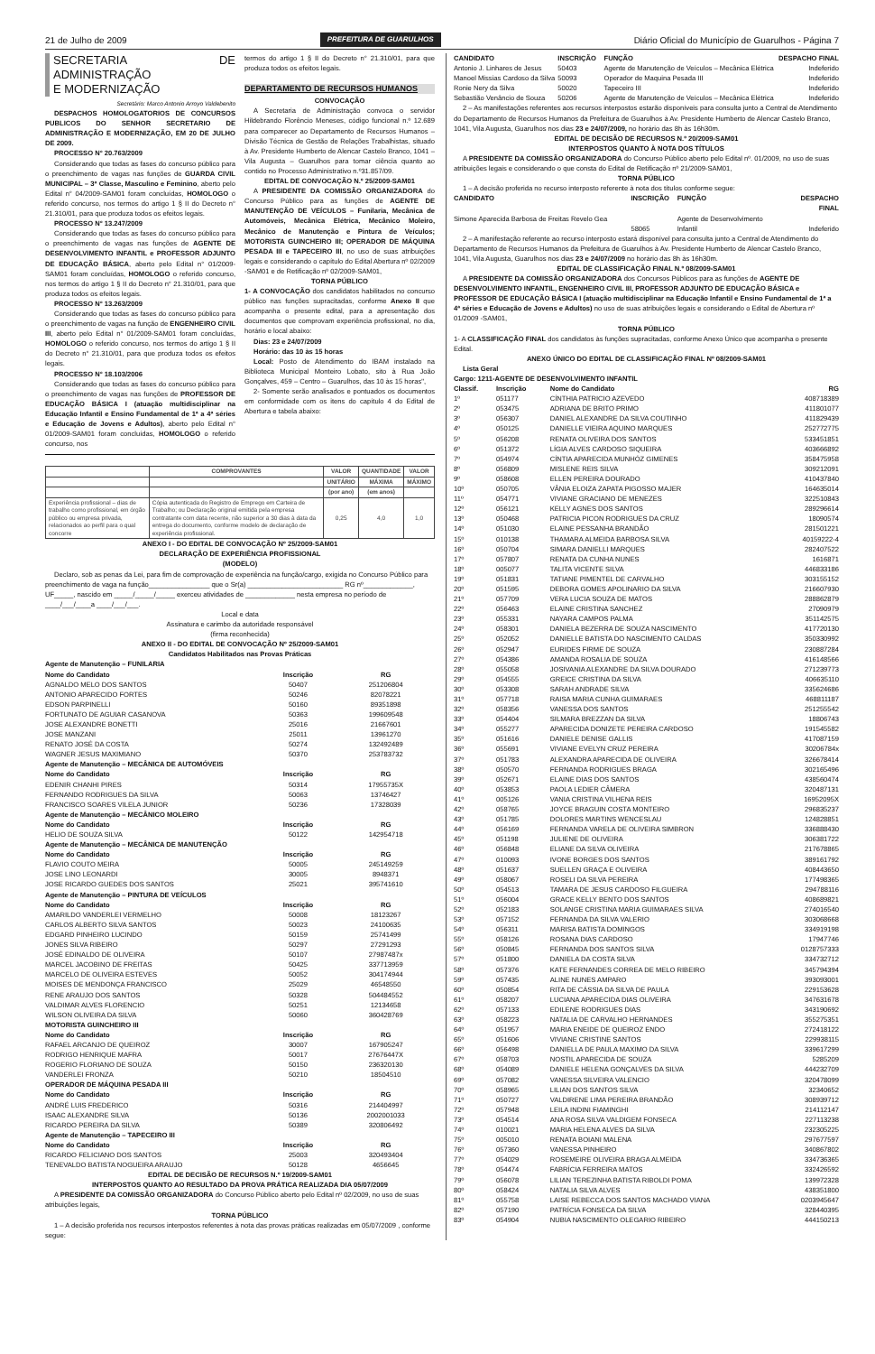21 de Julho de 2009 PREFEITURA DE GUARULHOS Diário Oficial do Município de Guarulhos - Página 7
SECRETARIA DE ADMINISTRAÇÃO
E MODERNIZAÇÃO
Secretário: Marco Antonio Arroyo Valdebenito
DESPACHOS HOMOLOGATORIOS DE CONCURSOS PUBLICOS DO SENHOR SECRETARIO DE ADMINISTRAÇÃO E MODERNIZAÇÃO, EM 20 DE JULHO DE 2009.
PROCESSO N° 20.763/2009
Considerando que todas as fases do concurso público para o preenchimento de vagas nas funções de GUARDA CIVIL MUNICIPAL – 3ª Classe, Masculino e Feminino, aberto pelo Edital n° 04/2009-SAM01 foram concluídas, HOMOLOGO o referido concurso, nos termos do artigo 1 § II do Decreto n° 21.310/01, para que produza todos os efeitos legais.
PROCESSO N° 13.247/2009
Considerando que todas as fases do concurso público para o preenchimento de vagas nas funções de AGENTE DE DESENVOLVIMENTO INFANTIL e PROFESSOR ADJUNTO DE EDUCAÇÃO BÁSICA, aberto pelo Edital n° 01/2009-SAM01 foram concluídas, HOMOLOGO o referido concurso, nos termos do artigo 1 § II do Decreto n° 21.310/01, para que produza todos os efeitos legais.
PROCESSO N° 13.263/2009
Considerando que todas as fases do concurso público para o preenchimento de vagas na função de ENGENHEIRO CIVIL III, aberto pelo Edital n° 01/2009-SAM01 foram concluídas, HOMOLOGO o referido concurso, nos termos do artigo 1 § II do Decreto n° 21.310/01, para que produza todos os efeitos legais.
PROCESSO N° 18.103/2006
Considerando que todas as fases do concurso público para o preenchimento de vagas nas funções de PROFESSOR DE EDUCAÇÃO BÁSICA I (atuação multidisciplinar na Educação Infantil e Ensino Fundamental de 1ª a 4ª séries e Educação de Jovens e Adultos), aberto pelo Edital n° 01/2009-SAM01 foram concluídas, HOMOLOGO o referido concurso, nos
termos do artigo 1 § II do Decreto n° 21.310/01, para que produza todos os efeitos legais.
DEPARTAMENTO DE RECURSOS HUMANOS
CONVOCAÇÃO
A Secretaria de Administração convoca o servidor Hildebrando Florêncio Meneses, código funcional n.º 12.689 para comparecer ao Departamento de Recursos Humanos – Divisão Técnica de Gestão de Relações Trabalhistas, situado à Av. Presidente Humberto de Alencar Castelo Branco, 1041 – Vila Augusta – Guarulhos para tomar ciência quanto ao contido no Processo Administrativo n.º31.857/09.
EDITAL DE CONVOCAÇÃO N.º 25/2009-SAM01
A PRESIDENTE DA COMISSÃO ORGANIZADORA do Concurso Público para as funções de AGENTE DE MANUTENÇÃO DE VEÍCULOS – Funilaria, Mecânica de Automóveis, Mecânica Elétrica, Mecânico Moleiro, Mecânico de Manutenção e Pintura de Veículos; MOTORISTA GUINCHEIRO III; OPERADOR DE MÁQUINA PESADA III e TAPECEIRO III, no uso de suas atribuições legais e considerando o capítulo do Edital Abertura nº 02/2009 -SAM01 e de Retificação nº 02/2009-SAM01,
TORNA PÚBLICO
1- A CONVOCAÇÃO dos candidatos habilitados no concurso público nas funções supracitadas, conforme Anexo II que acompanha o presente edital, para a apresentação dos documentos que comprovam experiência profissional, no dia, horário e local abaixo:
Dias: 23 e 24/07/2009
Horário: das 10 às 15 horas
Local: Posto de Atendimento do IBAM instalado na Biblioteca Municipal Monteiro Lobato, sito à Rua João Gonçalves, 459 – Centro – Guarulhos, das 10 às 15 horas",
2- Somente serão analisados e pontuados os documentos em conformidade com os itens do capítulo 4 do Edital de Abertura e tabela abaixo:
| | COMPROVANTES | VALOR | QUANTIDADE | VALOR |
| --- | --- | --- | --- | --- |
| | | UNITÁRIO | MÁXIMA | MÁXIMO |
| | | (por ano) | (em anos) | |
| Experiência profissional – dias de trabalho como profissional, em órgão público ou empresa privada, relacionados ao perfil para o qual concorre | Cópia autenticada do Registro de Emprego em Carteira de Trabalho; ou Declaração original emitida pela empresa contratante com data recente, não superior a 30 dias à data da entrega do documento, conforme modelo de declaração de experiência profissional. | 0,25 | 4,0 | 1,0 |
ANEXO I - DO EDITAL DE CONVOCAÇÃO Nº 25/2009-SAM01
DECLARAÇÃO DE EXPERIÊNCIA PROFISSIONAL
(MODELO)
Declaro, sob as penas da Lei, para fim de comprovação de experiência na função/cargo, exigida no Concurso Público para preenchimento de vaga na função________________ que o Sr(a) _________________________ RG nº_____________, UF_____, nascido em _____/_____/_____ exerceu atividades de _____________ nesta empresa no período de ____/___/____a ____/___/___.
Local e data
Assinatura e carimbo da autoridade responsável
(firma reconhecida)
ANEXO II - DO EDITAL DE CONVOCAÇÃO Nº 25/2009-SAM01
Candidatos Habilitados nas Provas Práticas
| Agente de Manutenção – FUNILARIA | | |
| --- | --- | --- |
| Nome do Candidato | Inscrição | RG |
| AGNALDO MELO DOS SANTOS | 50407 | 251206804 |
| ANTONIO APARECIDO FORTES | 50246 | 82078221 |
| EDSON PARPINELLI | 50160 | 89351898 |
| FORTUNATO DE AGUIAR CASANOVA | 50363 | 199609548 |
| JOSE ALEXANDRE BONETTI | 25016 | 21667601 |
| JOSE MANZANI | 25011 | 13961270 |
| RENATO JOSÉ DA COSTA | 50274 | 132492489 |
| WAGNER JESUS MAXIMIANO | 50370 | 253783732 |
| Agente de Manutenção – MECÂNICA DE AUTOMÓVEIS | | |
| Nome do Candidato | Inscrição | RG |
| EDENIR CHANHI PIRES | 50314 | 17955735X |
| FERNANDO RODRIGUES DA SILVA | 50063 | 13746427 |
| FRANCISCO SOARES VILELA JUNIOR | 50236 | 17328039 |
| Agente de Manutenção – MECÂNICO MOLEIRO | | |
| Nome do Candidato | Inscrição | RG |
| HELIO DE SOUZA SILVA | 50122 | 142954718 |
| Agente de Manutenção – MECÂNICA DE MANUTENÇÃO | | |
| Nome do Candidato | Inscrição | RG |
| FLAVIO COUTO MEIRA | 50005 | 245149259 |
| JOSE LINO LEONARDI | 30005 | 8948371 |
| JOSE RICARDO GUEDES DOS SANTOS | 25021 | 395741610 |
| Agente de Manutenção – PINTURA DE VEÍCULOS | | |
| Nome do Candidato | Inscrição | RG |
| AMARILDO VANDERLEI VERMELHO | 50008 | 18123267 |
| CARLOS ALBERTO SILVA SANTOS | 50023 | 24100635 |
| EDGARD PINHEIRO LUCINDO | 50159 | 25741499 |
| JONES SILVA RIBEIRO | 50297 | 27291293 |
| JOSÉ EDINALDO DE OLIVEIRA | 50107 | 27987487x |
| MARCEL JACOBINO DE FREITAS | 50425 | 337713959 |
| MARCELO DE OLIVEIRA ESTEVES | 50052 | 304174944 |
| MOISES DE MENDONÇA FRANCISCO | 25029 | 46548550 |
| RENE ARAUJO DOS SANTOS | 50328 | 504484552 |
| VALDIMAR ALVES FLORENCIO | 50251 | 12134658 |
| WILSON OLIVEIRA DA SILVA | 50060 | 360428769 |
| MOTORISTA GUINCHEIRO III | | |
| Nome do Candidato | Inscrição | RG |
| RAFAEL ARCANJO DE QUEIROZ | 30007 | 167905247 |
| RODRIGO HENRIQUE MAFRA | 50017 | 27676447X |
| ROGERIO FLORIANO DE SOUZA | 50150 | 236320130 |
| VANDERLEI FRONZA | 50210 | 18504510 |
| OPERADOR DE MÁQUINA PESADA III | | |
| Nome do Candidato | Inscrição | RG |
| ANDRÉ LUIS FREDERICO | 50316 | 214404997 |
| ISAAC ALEXANDRE SILVA | 50136 | 2002001033 |
| RICARDO PEREIRA DA SILVA | 50389 | 320806492 |
| Agente de Manutenção – TAPECEIRO III | | |
| Nome do Candidato | Inscrição | RG |
| RICARDO FELICIANO DOS SANTOS | 25003 | 320493404 |
| TENEVALDO BATISTA NOGUEIRA ARAUJO | 50128 | 4656645 |
EDITAL DE DECISÃO DE RECURSOS N.º 19/2009-SAM01
INTERPOSTOS QUANTO AO RESULTADO DA PROVA PRÁTICA REALIZADA DIA 05/07/2009
A PRESIDENTE DA COMISSÃO ORGANIZADORA do Concurso Público aberto pelo Edital nº 02/2009, no uso de suas atribuições legais,
TORNA PÚBLICO
1 – A decisão proferida nos recursos interpostos referentes à nota das provas práticas realizadas em 05/07/2009 , conforme segue:
| CANDIDATO | INSCRIÇÃO | FUNÇÃO | DESPACHO FINAL |
| --- | --- | --- | --- |
| Antonio J. Linhares de Jesus | 50403 | Agente de Manutenção de Veículos – Mecânica Elétrica | Indeferido |
| Manoel Missias Cardoso da Silva | 50093 | Operador de Maquina Pesada III | Indeferido |
| Ronie Nery da Silva | 50020 | Tapeceiro III | Indeferido |
| Sebastião Venâncio de Souza | 50206 | Agente de Manutenção de Veículos – Mecânica Elétrica | Indeferido |
2 – As manifestações referentes aos recursos interpostos estarão disponíveis para consulta junto a Central de Atendimento do Departamento de Recursos Humanos da Prefeitura de Guarulhos à Av. Presidente Humberto de Alencar Castelo Branco, 1041, Vila Augusta, Guarulhos nos dias 23 e 24/07/2009, no horário das 8h às 16h30m.
EDITAL DE DECISÃO DE RECURSOS N.º 20/2009-SAM01
INTERPOSTOS QUANTO À NOTA DOS TÍTULOS
A PRESIDENTE DA COMISSÃO ORGANIZADORA do Concurso Público aberto pelo Edital nº. 01/2009, no uso de suas atribuições legais e considerando o que consta do Edital de Retificação nº 21/2009-SAM01,
TORNA PÚBLICO
1 – A decisão proferida no recurso interposto referente à nota dos títulos conforme segue:
| CANDIDATO | INSCRIÇÃO | FUNÇÃO | DESPACHO FINAL |
| --- | --- | --- | --- |
| Simone Aparecida Barbosa de Freitas Revelo Gea | 58065 | Agente de Desenvolvimento Infantil | Indeferido |
2 – A manifestação referente ao recurso interposto estará disponível para consulta junto a Central de Atendimento do Departamento de Recursos Humanos da Prefeitura de Guarulhos à Av. Presidente Humberto de Alencar Castelo Branco, 1041, Vila Augusta, Guarulhos nos dias 23 e 24/07/2009 no horário das 8h às 16h30m.
EDITAL DE CLASSIFICAÇÃO FINAL N.º 08/2009-SAM01
A PRESIDENTE DA COMISSÃO ORGANIZADORA dos Concursos Públicos para as funções de AGENTE DE DESENVOLVIMENTO INFANTIL, ENGENHEIRO CIVIL III, PROFESSOR ADJUNTO DE EDUCAÇÃO BÁSICA e PROFESSOR DE EDUCAÇÃO BÁSICA I (atuação multidisciplinar na Educação Infantil e Ensino Fundamental de 1ª a 4ª séries e Educação de Jovens e Adultos) no uso de suas atribuições legais e considerando o Edital de Abertura nº 01/2009 -SAM01,
TORNA PÚBLICO
1- A CLASSIFICAÇÃO FINAL dos candidatos às funções supracitadas, conforme Anexo Único que acompanha o presente Edital.
ANEXO ÚNICO DO EDITAL DE CLASSIFICAÇÃO FINAL Nº 08/2009-SAM01
Lista Geral
Cargo: 1211-AGENTE DE DESENVOLVIMENTO INFANTIL
| Classif. | Inscrição | Nome do Candidato | RG |
| --- | --- | --- | --- |
| 1º | 051177 | CÍNTHIA PATRICIO AZEVEDO | 408718389 |
| 2º | 053475 | ADRIANA DE BRITO PRIMO | 411801077 |
| 3º | 056307 | DANIEL ALEXANDRE DA SILVA COUTINHO | 411829439 |
| 4º | 050125 | DANIELLE VIEIRA AQUINO MARQUES | 252772775 |
| 5º | 056208 | RENATA OLIVEIRA DOS SANTOS | 533451851 |
| 6º | 051372 | LÍGIA ALVES CARDOSO SIQUEIRA | 403666892 |
| 7º | 054974 | CÍNTIA APARECIDA MUNHÓZ GIMENES | 358475958 |
| 8º | 056809 | MISLENE REIS SILVA | 309212091 |
| 9º | 058608 | ELLEN PEREIRA DOURADO | 410437840 |
| 10º | 050705 | VÂNIA ELOIZA ZAPATA PIGOSSO MAJER | 164635014 |
| 11º | 054771 | VIVIANE GRACIANO DE MENEZES | 322510843 |
| 12º | 056121 | KELLY AGNES DOS SANTOS | 289296614 |
| 13º | 050468 | PATRICIA PICON RODRIGUES DA CRUZ | 18090574 |
| 14º | 051030 | ELAINE PESSANHA BRANDÃO | 281501221 |
| 15º | 010138 | THAMARA ALMEIDA BARBOSA SILVA | 40159222-4 |
| 16º | 050704 | SIMARA DANIELLI MARQUES | 282407522 |
| 17º | 057807 | RENATA DA CUNHA NUNES | 1616871 |
| 18º | 005077 | TALITA VICENTE SILVA | 446833186 |
| 19º | 051831 | TATIANE PIMENTEL DE CARVALHO | 303155152 |
| 20º | 051595 | DEBORA GOMES APOLINARIO DA SILVA | 216607930 |
| 21º | 057709 | VERA LUCIA SOUZA DE MATOS | 288862879 |
| 22º | 056463 | ELAINE CRISTINA SANCHEZ | 27090979 |
| 23º | 055331 | NAYARA CAMPOS PALMA | 351142575 |
| 24º | 058301 | DANIELA BEZERRA DE SOUZA NASCIMENTO | 417720130 |
| 25º | 052052 | DANIELLE BATISTA DO NASCIMENTO CALDAS | 350330992 |
| 26º | 052947 | EURIDES FIRME DE SOUZA | 230887284 |
| 27º | 054386 | AMANDA ROSALIA DE SOUZA | 416148566 |
| 28º | 055058 | JOSIVANIA ALEXANDRE DA SILVA DOURADO | 271239773 |
| 29º | 054555 | GREICE CRISTINA DA SILVA | 406635110 |
| 30º | 053308 | SARAH ANDRADE SILVA | 335624686 |
| 31º | 057718 | RAISA MARIA CUNHA GUIMARAES | 468811187 |
| 32º | 058356 | VANESSA DOS SANTOS | 251255542 |
| 33º | 054404 | SILMARA BREZZAN DA SILVA | 18806743 |
| 34º | 055277 | APARECIDA DONIZETE PEREIRA CARDOSO | 191545582 |
| 35º | 051616 | DANIELE DENISE GALLIS | 417087159 |
| 36º | 055691 | VIVIANE EVELYN CRUZ PEREIRA | 30206784x |
| 37º | 051783 | ALEXANDRA APARECIDA DE OLIVEIRA | 326678414 |
| 38º | 050570 | FERNANDA RODRIGUES BRAGA | 302165496 |
| 39º | 052671 | ELAINE DIAS DOS SANTOS | 438560474 |
| 40º | 053853 | PAOLA LEDIER CÂMERA | 320487131 |
| 41º | 005126 | VANIA CRISTINA VILHENA REIS | 16952095X |
| 42º | 058765 | JOYCE BRAGUIN COSTA MONTEIRO | 296835237 |
| 43º | 051785 | DOLORES MARTINS WENCESLAU | 124828851 |
| 44º | 056169 | FERNANDA VARELA DE OLIVEIRA SIMBRON | 336888430 |
| 45º | 051198 | JULIENE DE OLIVEIRA | 306381722 |
| 46º | 056848 | ELIANE DA SILVA OLIVEIRA | 217678865 |
| 47º | 010093 | IVONE BORGES DOS SANTOS | 389161792 |
| 48º | 051637 | SUELLEN GRAÇA E OLIVEIRA | 408443650 |
| 49º | 058067 | ROSELI DA SILVA PEREIRA | 177498365 |
| 50º | 054513 | TAMARA DE JESUS CARDOSO FILGUEIRA | 294788116 |
| 51º | 056004 | GRACE KELLY BENTO DOS SANTOS | 408689821 |
| 52º | 052183 | SOLANGE CRISTINA MARIA GUIMARAES SILVA | 274016540 |
| 53º | 057152 | FERNANDA DA SILVA VALERIO | 303068668 |
| 54º | 056311 | MARISA BATISTA DOMINGOS | 334919198 |
| 55º | 058126 | ROSANA DIAS CARDOSO | 17947746 |
| 56º | 050845 | FERNANDA DOS SANTOS SILVA | 0128757333 |
| 57º | 051800 | DANIELA DA COSTA SILVA | 334732712 |
| 58º | 057376 | KATE FERNANDES CORREA DE MELO RIBEIRO | 345794394 |
| 59º | 057435 | ALINE NUNES AMPARO | 393093001 |
| 60º | 050854 | RITA DE CÁSSIA DA SILVA DE PAULA | 229153628 |
| 61º | 058207 | LUCIANA APARECIDA DIAS OLIVEIRA | 347631678 |
| 62º | 057133 | EDILENE RODRIGUES DIAS | 343190692 |
| 63º | 058223 | NATALIA DE CARVALHO HERNANDES | 355275351 |
| 64º | 051957 | MARIA ENEIDE DE QUEIROZ ENDO | 272418122 |
| 65º | 051606 | VIVIANE CRISTINE SANTOS | 229938115 |
| 66º | 056498 | DANIELLA DE PAULA MAXIMO DA SILVA | 339617299 |
| 67º | 058703 | NOSTIL APARECIDA DE SOUZA | 5285209 |
| 68º | 054089 | DANIELE HELENA GONÇALVES DA SILVA | 444232709 |
| 69º | 057082 | VANESSA SILVEIRA VALENCIO | 320478099 |
| 70º | 058965 | LILIAN DOS SANTOS SILVA | 32340652 |
| 71º | 050727 | VALDIRENE LIMA PEREIRA BRANDÃO | 308939712 |
| 72º | 057948 | LEILA INDINI FIAMINGHI | 214112147 |
| 73º | 054514 | ANA ROSA SILVA VALDIGEM FONSECA | 227113238 |
| 74º | 010021 | MARIA HELENA ALVES DA SILVA | 232305225 |
| 75º | 005010 | RENATA BOIANI MALENA | 297677597 |
| 76º | 057360 | VANESSA PINHEIRO | 340867802 |
| 77º | 054029 | ROSEMEIRE OLIVEIRA BRAGA ALMEIDA | 334736365 |
| 78º | 054474 | FABRÍCIA FERREIRA MATOS | 332426592 |
| 79º | 056078 | LILIAN TEREZINHA BATISTA RIBOLDI POMA | 139972328 |
| 80º | 058424 | NATALIA SILVA ALVES | 438351800 |
| 81º | 055758 | LAISE REBECCA DOS SANTOS MACHADO VIANA | 0203945647 |
| 82º | 057190 | PATRÍCIA FONSECA DA SILVA | 328440395 |
| 83º | 054904 | NUBIA NASCIMENTO OLEGARIO RIBEIRO | 444150213 |